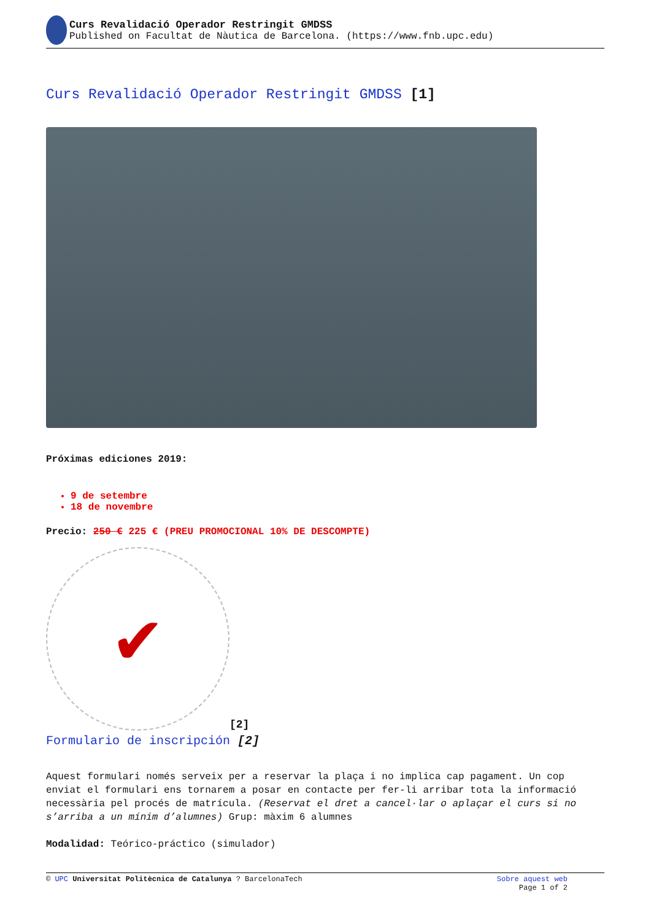Curs Revalidació Operador Restringit GMDSS
Published on Facultat de Nàutica de Barcelona. (https://www.fnb.upc.edu)
Curs Revalidació Operador Restringit GMDSS [1]
Próximas ediciones 2019:
9 de setembre
18 de novembre
Precio: 250 € 225 € (PREU PROMOCIONAL 10% DE DESCOMPTE)
✔
[2]
Formulario de inscripción [2]
Aquest formulari només serveix per a reservar la plaça i no implica cap pagament. Un cop enviat el formulari ens tornarem a posar en contacte per fer-li arribar tota la informació necessària pel procés de matrícula. (Reservat el dret a cancel·lar o aplaçar el curs si no s’arriba a un mínim d’alumnes) Grup: màxim 6 alumnes
Modalidad: Teórico-práctico (simulador)
© UPC Universitat Politècnica de Catalunya ? BarcelonaTech Sobre aquest web
Page 1 of 2